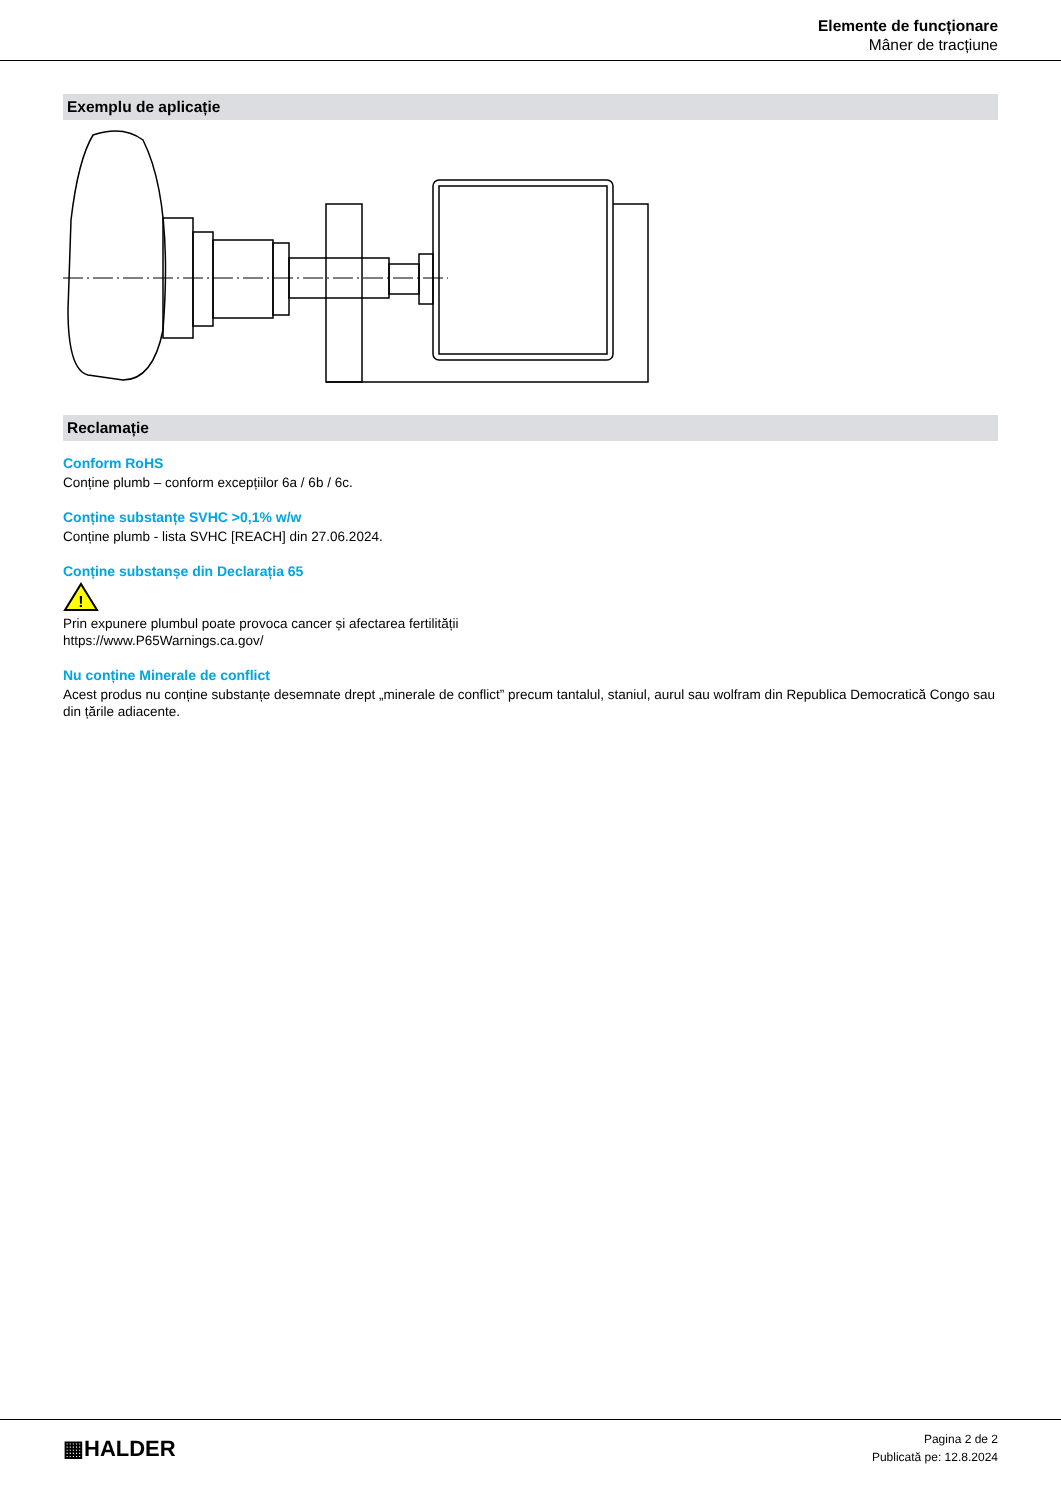Elemente de funcționare
Mâner de tracțiune
Exemplu de aplicație
Reclamație
Conform RoHS
Conține plumb – conform excepțiilor 6a / 6b / 6c.
Conține substanțe SVHC >0,1% w/w
Conține plumb - lista SVHC [REACH] din 27.06.2024.
Conține substanșe din Declarația 65
!
Prin expunere plumbul poate provoca cancer și afectarea fertilității
https://www.P65Warnings.ca.gov/
Nu conține Minerale de conflict
Acest produs nu conține substanțe desemnate drept „minerale de conflict” precum tantalul, staniul, aurul sau wolfram din Republica Democratică Congo sau din țările adiacente.
▦HALDER
Pagina 2 de 2
Publicată pe: 12.8.2024